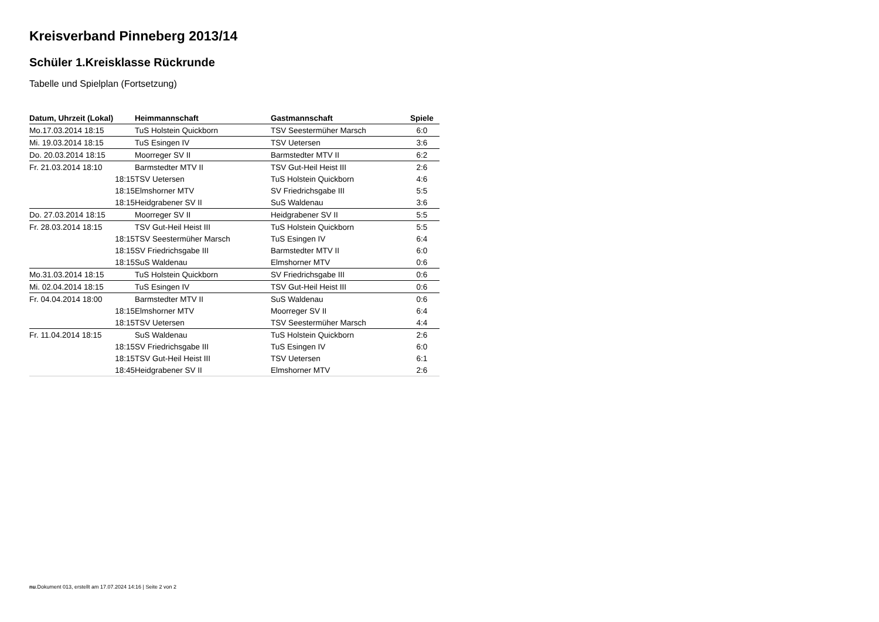Kreisverband Pinneberg 2013/14
Schüler 1.Kreisklasse Rückrunde
Tabelle und Spielplan (Fortsetzung)
| Datum, Uhrzeit (Lokal) | Heimmannschaft | Gastmannschaft | Spiele |
| --- | --- | --- | --- |
| Mo.17.03.2014 18:15 | TuS Holstein Quickborn | TSV Seestermüher Marsch | 6:0 |
| Mi. 19.03.2014 18:15 | TuS Esingen IV | TSV Uetersen | 3:6 |
| Do. 20.03.2014 18:15 | Moorreger SV II | Barmstedter MTV II | 6:2 |
| Fr. 21.03.2014 18:10 | Barmstedter MTV II | TSV Gut-Heil Heist III | 2:6 |
| 18:15 | TSV Uetersen | TuS Holstein Quickborn | 4:6 |
| 18:15 | Elmshorner MTV | SV Friedrichsgabe III | 5:5 |
| 18:15 | Heidgrabener SV II | SuS Waldenau | 3:6 |
| Do. 27.03.2014 18:15 | Moorreger SV II | Heidgrabener SV II | 5:5 |
| Fr. 28.03.2014 18:15 | TSV Gut-Heil Heist III | TuS Holstein Quickborn | 5:5 |
| 18:15 | TSV Seestermüher Marsch | TuS Esingen IV | 6:4 |
| 18:15 | SV Friedrichsgabe III | Barmstedter MTV II | 6:0 |
| 18:15 | SuS Waldenau | Elmshorner MTV | 0:6 |
| Mo.31.03.2014 18:15 | TuS Holstein Quickborn | SV Friedrichsgabe III | 0:6 |
| Mi. 02.04.2014 18:15 | TuS Esingen IV | TSV Gut-Heil Heist III | 0:6 |
| Fr. 04.04.2014 18:00 | Barmstedter MTV II | SuS Waldenau | 0:6 |
| 18:15 | Elmshorner MTV | Moorreger SV II | 6:4 |
| 18:15 | TSV Uetersen | TSV Seestermüher Marsch | 4:4 |
| Fr. 11.04.2014 18:15 | SuS Waldenau | TuS Holstein Quickborn | 2:6 |
| 18:15 | SV Friedrichsgabe III | TuS Esingen IV | 6:0 |
| 18:15 | TSV Gut-Heil Heist III | TSV Uetersen | 6:1 |
| 18:45 | Heidgrabener SV II | Elmshorner MTV | 2:6 |
nu.Dokument 013, erstellt am 17.07.2024 14:16 | Seite 2 von 2